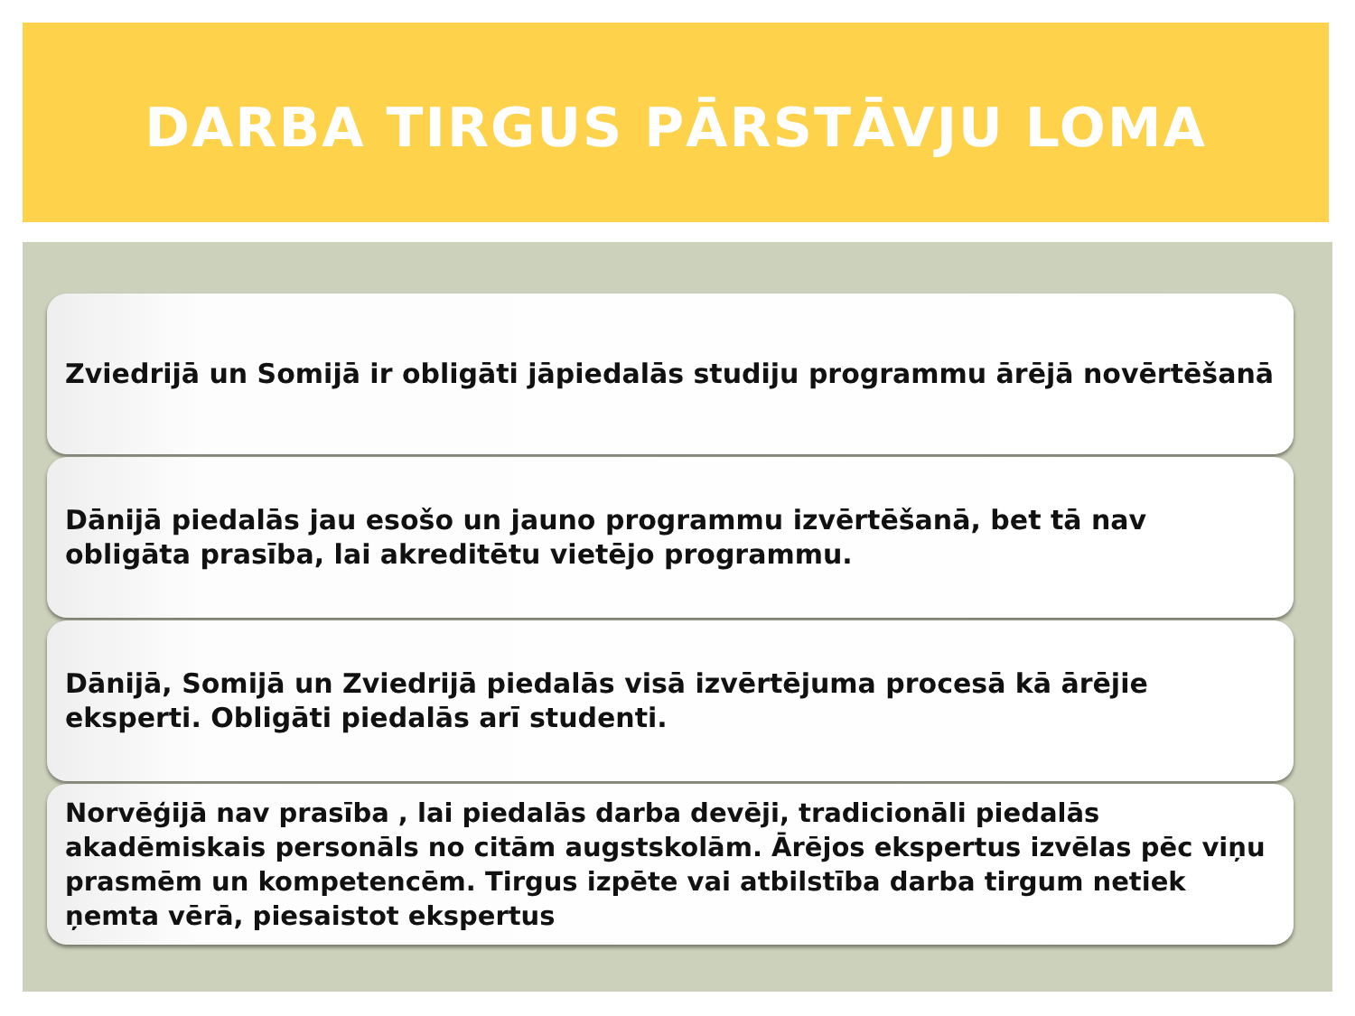DARBA TIRGUS PĀRSTĀVJU LOMA
Zviedrijā un Somijā ir obligāti jāpiedalās studiju programmu ārējā novērtēšanā
Dānijā piedalās jau esošo un jauno programmu izvērtēšanā, bet tā nav obligāta prasība, lai akreditētu vietējo programmu.
Dānijā, Somijā un Zviedrijā piedalās visā izvērtējuma procesā kā ārējie eksperti. Obligāti piedalās arī studenti.
Norvēģijā nav prasība , lai piedalās darba devēji, tradicionāli piedalās akadēmiskais personāls no citām augstskolām. Ārējos ekspertus izvēlas pēc viņu prasmēm un kompetencēm. Tirgus izpēte vai atbilstība darba tirgum netiek ņemta vērā, piesaistot ekspertus